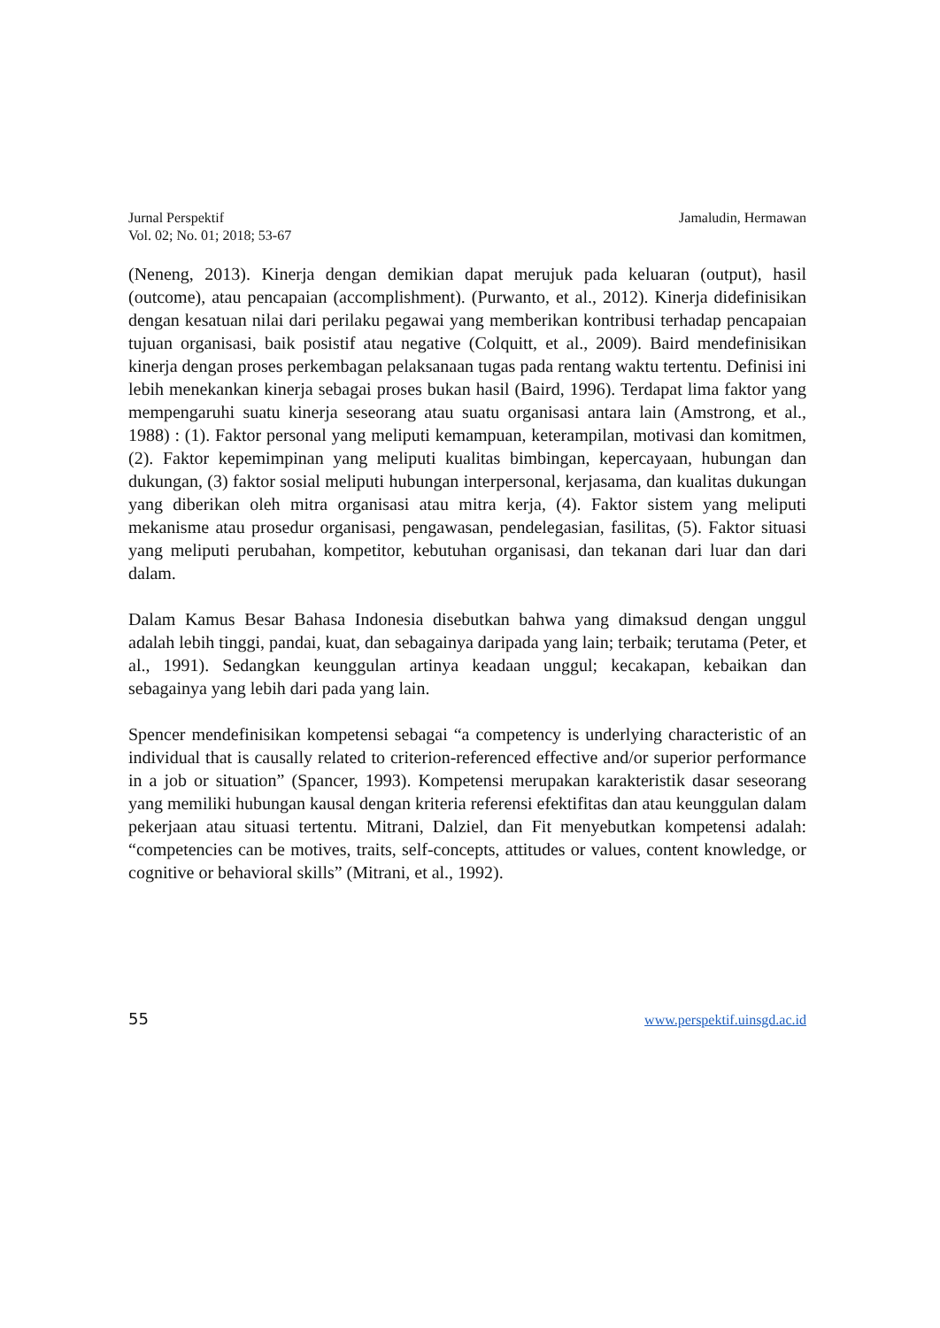Jurnal Perspektif
Vol. 02; No. 01; 2018; 53-67
Jamaludin, Hermawan
(Neneng, 2013). Kinerja dengan demikian dapat merujuk pada keluaran (output), hasil (outcome), atau pencapaian (accomplishment). (Purwanto, et al., 2012). Kinerja didefinisikan dengan kesatuan nilai dari perilaku pegawai yang memberikan kontribusi terhadap pencapaian tujuan organisasi, baik posistif atau negative (Colquitt, et al., 2009). Baird mendefinisikan kinerja dengan proses perkembagan pelaksanaan tugas pada rentang waktu tertentu. Definisi ini lebih menekankan kinerja sebagai proses bukan hasil (Baird, 1996). Terdapat lima faktor yang mempengaruhi suatu kinerja seseorang atau suatu organisasi antara lain (Amstrong, et al., 1988) : (1). Faktor personal yang meliputi kemampuan, keterampilan, motivasi dan komitmen, (2). Faktor kepemimpinan yang meliputi kualitas bimbingan, kepercayaan, hubungan dan dukungan, (3) faktor sosial meliputi hubungan interpersonal, kerjasama, dan kualitas dukungan yang diberikan oleh mitra organisasi atau mitra kerja, (4). Faktor sistem yang meliputi mekanisme atau prosedur organisasi, pengawasan, pendelegasian, fasilitas, (5). Faktor situasi yang meliputi perubahan, kompetitor, kebutuhan organisasi, dan tekanan dari luar dan dari dalam.
Dalam Kamus Besar Bahasa Indonesia disebutkan bahwa yang dimaksud dengan unggul adalah lebih tinggi, pandai, kuat, dan sebagainya daripada yang lain; terbaik; terutama (Peter, et al., 1991). Sedangkan keunggulan artinya keadaan unggul; kecakapan, kebaikan dan sebagainya yang lebih dari pada yang lain.
Spencer mendefinisikan kompetensi sebagai “a competency is underlying characteristic of an individual that is causally related to criterion-referenced effective and/or superior performance in a job or situation” (Spancer, 1993). Kompetensi merupakan karakteristik dasar seseorang yang memiliki hubungan kausal dengan kriteria referensi efektifitas dan atau keunggulan dalam pekerjaan atau situasi tertentu. Mitrani, Dalziel, dan Fit menyebutkan kompetensi adalah: “competencies can be motives, traits, self-concepts, attitudes or values, content knowledge, or cognitive or behavioral skills” (Mitrani, et al., 1992).
55 www.perspektif.uinsgd.ac.id